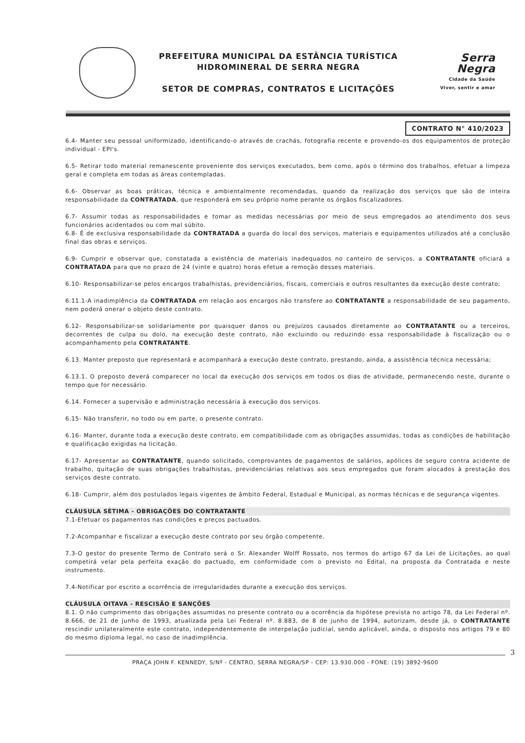PREFEITURA MUNICIPAL DA ESTÂNCIA TURÍSTICA
HIDROMINERAL DE SERRA NEGRA
SETOR DE COMPRAS, CONTRATOS E LICITAÇÕES
Serra Negra
Cidade da Saúde
Viver, sentir e amar
CONTRATO N° 410/2023
6.4- Manter seu pessoal uniformizado, identificando-o através de crachás, fotografia recente e provendo-os dos equipamentos de proteção individual - EPI's.
6.5- Retirar todo material remanescente proveniente dos serviços executados, bem como, após o término dos trabalhos, efetuar a limpeza geral e completa em todas as áreas contempladas.
6.6- Observar as boas práticas, técnica e ambientalmente recomendadas, quando da realização dos serviços que são de inteira responsabilidade da CONTRATADA, que responderá em seu próprio nome perante os órgãos fiscalizadores.
6.7- Assumir todas as responsabilidades e tomar as medidas necessárias por meio de seus empregados ao atendimento dos seus funcionários acidentados ou com mal súbito.
6.8- É de exclusiva responsabilidade da CONTRATADA a guarda do local dos serviços, materiais e equipamentos utilizados até a conclusão final das obras e serviços.
6.9- Cumprir e observar que, constatada a existência de materiais inadequados no canteiro de serviços, a CONTRATANTE oficiará a CONTRATADA para que no prazo de 24 (vinte e quatro) horas efetue a remoção desses materiais.
6.10- Responsabilizar-se pelos encargos trabalhistas, previdenciários, fiscais, comerciais e outros resultantes da execução deste contrato;
6.11.1-A inadimplência da CONTRATADA em relação aos encargos não transfere ao CONTRATANTE a responsabilidade de seu pagamento, nem poderá onerar o objeto deste contrato.
6.12- Responsabilizar-se solidariamente por quaisquer danos ou prejuízos causados diretamente ao CONTRATANTE ou a terceiros, decorrentes de culpa ou dolo, na execução deste contrato, não excluindo ou reduzindo essa responsabilidade à fiscalização ou o acompanhamento pela CONTRATANTE.
6.13. Manter preposto que representará e acompanhará a execução deste contrato, prestando, ainda, a assistência técnica necessária;
6.13.1. O preposto deverá comparecer no local da execução dos serviços em todos os dias de atividade, permanecendo neste, durante o tempo que for necessário.
6.14. Fornecer a supervisão e administração necessária à execução dos serviços.
6.15- Não transferir, no todo ou em parte, o presente contrato.
6.16- Manter, durante toda a execução deste contrato, em compatibilidade com as obrigações assumidas, todas as condições de habilitação e qualificação exigidas na licitação.
6.17- Apresentar ao CONTRATANTE, quando solicitado, comprovantes de pagamentos de salários, apólices de seguro contra acidente de trabalho, quitação de suas obrigações trabalhistas, previdenciárias relativas aos seus empregados que foram alocados à prestação dos serviços deste contrato.
6.18- Cumprir, além dos postulados legais vigentes de âmbito Federal, Estadual e Municipal, as normas técnicas e de segurança vigentes.
CLÁUSULA SÉTIMA - OBRIGAÇÕES DO CONTRATANTE
7.1-Efetuar os pagamentos nas condições e preços pactuados.
7.2-Acompanhar e fiscalizar a execução deste contrato por seu órgão competente.
7.3-O gestor do presente Termo de Contrato será o Sr. Alexander Wolff Rossato, nos termos do artigo 67 da Lei de Licitações, ao qual competirá velar pela perfeita exação do pactuado, em conformidade com o previsto no Edital, na proposta da Contratada e neste instrumento.
7.4-Notificar por escrito a ocorrência de irregularidades durante a execução dos serviços.
CLÁUSULA OITAVA - RESCISÃO E SANÇÕES
8.1. O não cumprimento das obrigações assumidas no presente contrato ou a ocorrência da hipótese prevista no artigo 78, da Lei Federal nº. 8.666, de 21 de junho de 1993, atualizada pela Lei Federal nº. 8.883, de 8 de junho de 1994, autorizam, desde já, o CONTRATANTE rescindir unilateralmente este contrato, independentemente de interpelação judicial, sendo aplicável, ainda, o disposto nos artigos 79 e 80 do mesmo diploma legal, no caso de inadimplência.
3
PRAÇA JOHN F. KENNEDY, S/Nº - CENTRO, SERRA NEGRA/SP - CEP: 13.930.000 - FONE: (19) 3892-9600